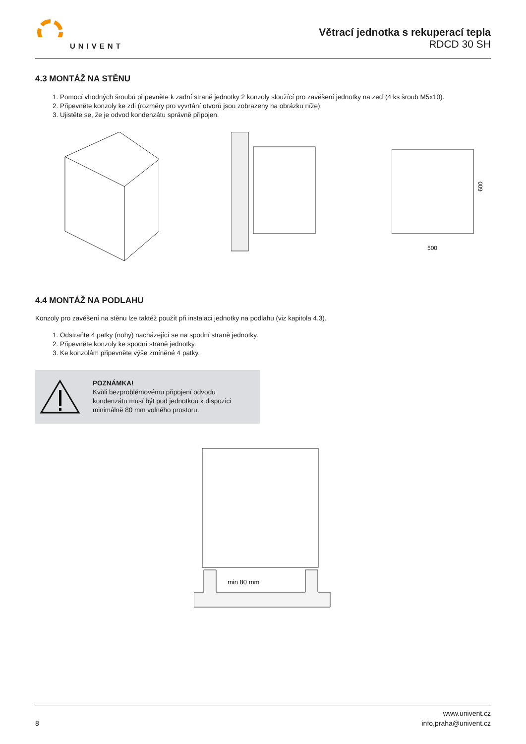UNIVENT
Větrací jednotka s rekuperací tepla
RDCD 30 SH
4.3 MONTÁŽ NA STĚNU
1. Pomocí vhodných šroubů připevněte k zadní straně jednotky 2 konzoly sloužící pro zavěšení jednotky na zeď (4 ks šroub M5x10).
2. Připevněte konzoly ke zdi (rozměry pro vyvrtání otvorů jsou zobrazeny na obrázku níže).
3. Ujistěte se, že je odvod kondenzátu správně připojen.
600
500
4.4 MONTÁŽ NA PODLAHU
Konzoly pro zavěšení na stěnu lze taktéž použít při instalaci jednotky na podlahu (viz kapitola 4.3).
1. Odstraňte 4 patky (nohy) nacházející se na spodní straně jednotky.
2. Připevněte konzoly ke spodní straně jednotky.
3. Ke konzolám připevněte výše zmíněné 4 patky.
POZNÁMKA!
Kvůli bezproblémovému připojení odvodu
kondenzátu musí být pod jednotkou k dispozici
minimálně 80 mm volného prostoru.
min 80 mm
8
www.univent.cz
info.praha@univent.cz